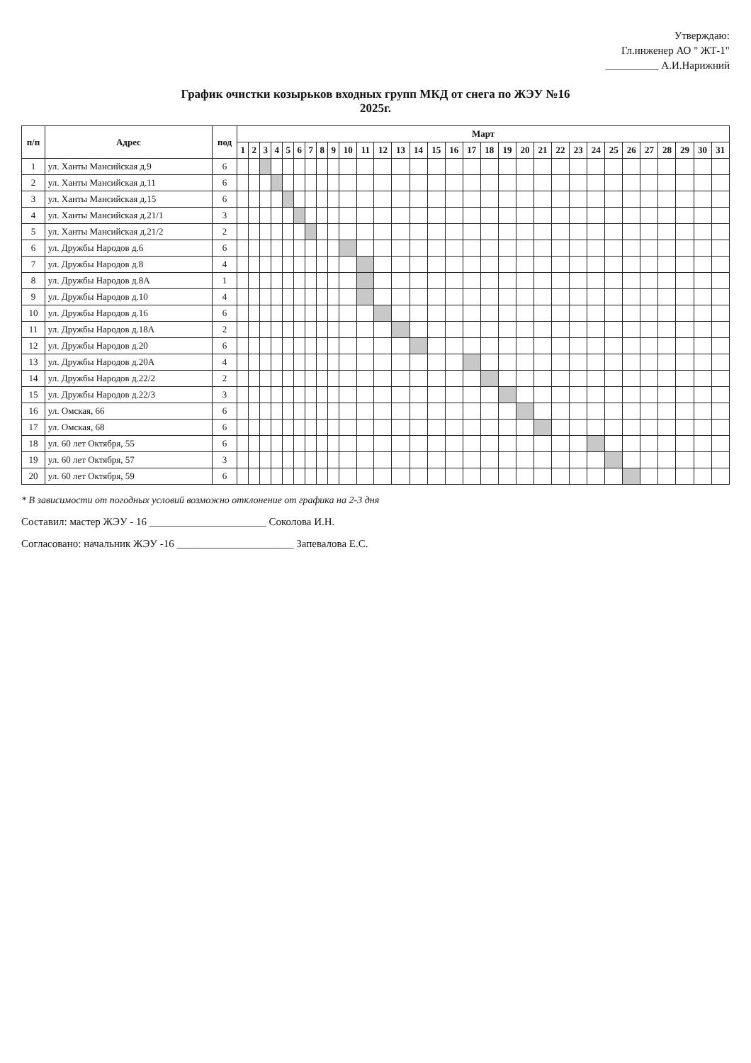Утверждаю:
Гл.инженер АО " ЖТ-1"
__________ А.И.Нарижний
График очистки козырьков входных групп МКД от снега по ЖЭУ №16
2025г.
| п/п | Адрес | под | Март | | | | | | | | | | | | | | | | | | | | | | | | | | | | | | |
| --- | --- | --- | --- | --- | --- | --- | --- | --- | --- | --- | --- | --- | --- | --- | --- | --- | --- | --- | --- | --- | --- | --- | --- | --- | --- | --- | --- | --- | --- | --- | --- | --- | --- |
| | | | 1 | 2 | 3 | 4 | 5 | 6 | 7 | 8 | 9 | 10 | 11 | 12 | 13 | 14 | 15 | 16 | 17 | 18 | 19 | 20 | 21 | 22 | 23 | 24 | 25 | 26 | 27 | 28 | 29 | 30 | 31 |
| 1 | ул. Ханты Мансийская д.9 | 6 | | | | | | | | | | | | | | | | | | | | | | | | | | | | | | | |
| 2 | ул. Ханты Мансийская д.11 | 6 | | | | | | | | | | | | | | | | | | | | | | | | | | | | | | | |
| 3 | ул. Ханты Мансийская д.15 | 6 | | | | | | | | | | | | | | | | | | | | | | | | | | | | | | | |
| 4 | ул. Ханты Мансийская д.21/1 | 3 | | | | | | | | | | | | | | | | | | | | | | | | | | | | | | | |
| 5 | ул. Ханты Мансийская д.21/2 | 2 | | | | | | | | | | | | | | | | | | | | | | | | | | | | | | | |
| 6 | ул. Дружбы Народов д.6 | 6 | | | | | | | | | | | | | | | | | | | | | | | | | | | | | | | |
| 7 | ул. Дружбы Народов д.8 | 4 | | | | | | | | | | | | | | | | | | | | | | | | | | | | | | | |
| 8 | ул. Дружбы Народов д.8А | 1 | | | | | | | | | | | | | | | | | | | | | | | | | | | | | | | |
| 9 | ул. Дружбы Народов д.10 | 4 | | | | | | | | | | | | | | | | | | | | | | | | | | | | | | | |
| 10 | ул. Дружбы Народов д.16 | 6 | | | | | | | | | | | | | | | | | | | | | | | | | | | | | | | |
| 11 | ул. Дружбы Народов д.18А | 2 | | | | | | | | | | | | | | | | | | | | | | | | | | | | | | | |
| 12 | ул. Дружбы Народов д.20 | 6 | | | | | | | | | | | | | | | | | | | | | | | | | | | | | | | |
| 13 | ул. Дружбы Народов д.20А | 4 | | | | | | | | | | | | | | | | | | | | | | | | | | | | | | | |
| 14 | ул. Дружбы Народов д.22/2 | 2 | | | | | | | | | | | | | | | | | | | | | | | | | | | | | | | |
| 15 | ул. Дружбы Народов д.22/3 | 3 | | | | | | | | | | | | | | | | | | | | | | | | | | | | | | | |
| 16 | ул. Омская, 66 | 6 | | | | | | | | | | | | | | | | | | | | | | | | | | | | | | | |
| 17 | ул. Омская, 68 | 6 | | | | | | | | | | | | | | | | | | | | | | | | | | | | | | | |
| 18 | ул. 60 лет Октября, 55 | 6 | | | | | | | | | | | | | | | | | | | | | | | | | | | | | | | |
| 19 | ул. 60 лет Октября, 57 | 3 | | | | | | | | | | | | | | | | | | | | | | | | | | | | | | | |
| 20 | ул. 60 лет Октября, 59 | 6 | | | | | | | | | | | | | | | | | | | | | | | | | | | | | | | |
* В зависимости от погодных условий возможно отклонение от графика на 2-3 дня
Составил: мастер ЖЭУ - 16 ______________________ Соколова И.Н.
Согласовано: начальник ЖЭУ -16 ______________________ Запевалова Е.С.